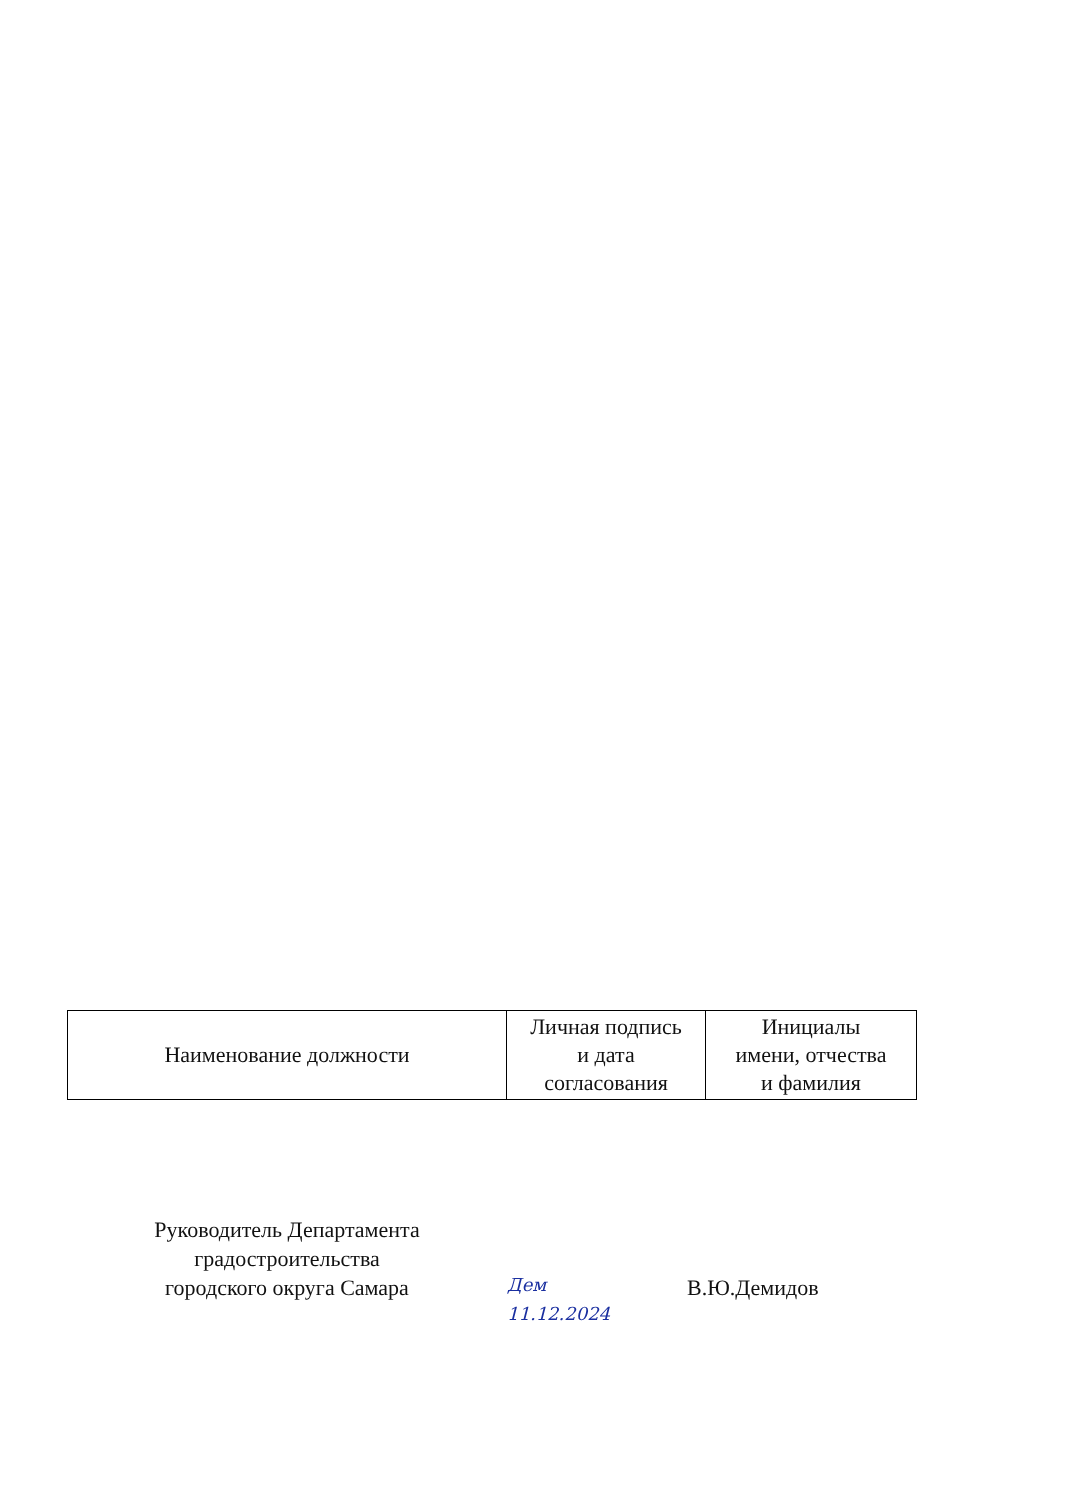| Наименование должности | Личная подпись и дата согласования | Инициалы имени, отчества и фамилия |
Руководитель Департамента
градостроительства
городского округа Самара
Дем
11.12.2024
В.Ю.Демидов